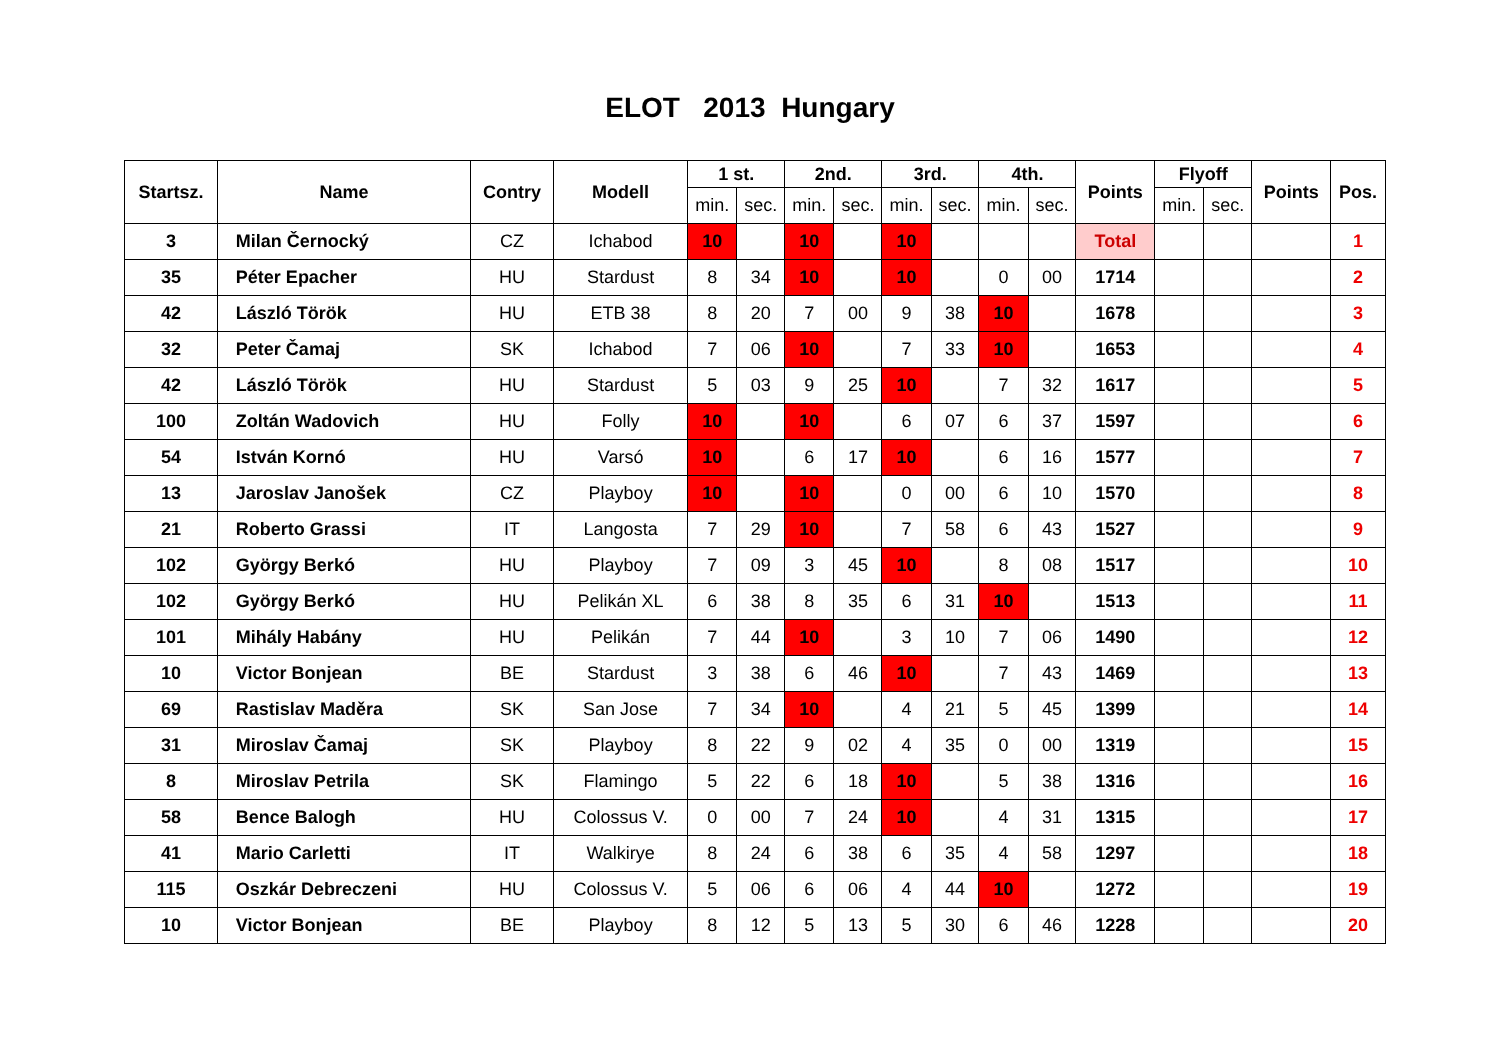ELOT 2013 Hungary
| Startsz. | Name | Contry | Modell | 1 st. | | 2nd. | | 3rd. | | 4th. | | Points | Flyoff | | Points | Pos. |
| --- | --- | --- | --- | --- | --- | --- | --- | --- | --- | --- | --- | --- | --- | --- | --- | --- |
| | | | | min. | sec. | min. | sec. | min. | sec. | min. | sec. | | min. | sec. | | |
| 3 | Milan Černocký | CZ | Ichabod | 10 | | 10 | | 10 | | | | Total | | | | 1 |
| 35 | Péter Epacher | HU | Stardust | 8 | 34 | 10 | | 10 | | 0 | 00 | 1714 | | | | 2 |
| 42 | László Török | HU | ETB 38 | 8 | 20 | 7 | 00 | 9 | 38 | 10 | | 1678 | | | | 3 |
| 32 | Peter Čamaj | SK | Ichabod | 7 | 06 | 10 | | 7 | 33 | 10 | | 1653 | | | | 4 |
| 42 | László Török | HU | Stardust | 5 | 03 | 9 | 25 | 10 | | 7 | 32 | 1617 | | | | 5 |
| 100 | Zoltán Wadovich | HU | Folly | 10 | | 10 | | 6 | 07 | 6 | 37 | 1597 | | | | 6 |
| 54 | István Kornó | HU | Varsó | 10 | | 6 | 17 | 10 | | 6 | 16 | 1577 | | | | 7 |
| 13 | Jaroslav Janošek | CZ | Playboy | 10 | | 10 | | 0 | 00 | 6 | 10 | 1570 | | | | 8 |
| 21 | Roberto Grassi | IT | Langosta | 7 | 29 | 10 | | 7 | 58 | 6 | 43 | 1527 | | | | 9 |
| 102 | György Berkó | HU | Playboy | 7 | 09 | 3 | 45 | 10 | | 8 | 08 | 1517 | | | | 10 |
| 102 | György Berkó | HU | Pelikán XL | 6 | 38 | 8 | 35 | 6 | 31 | 10 | | 1513 | | | | 11 |
| 101 | Mihály Habány | HU | Pelikán | 7 | 44 | 10 | | 3 | 10 | 7 | 06 | 1490 | | | | 12 |
| 10 | Victor Bonjean | BE | Stardust | 3 | 38 | 6 | 46 | 10 | | 7 | 43 | 1469 | | | | 13 |
| 69 | Rastislav Maděra | SK | San Jose | 7 | 34 | 10 | | 4 | 21 | 5 | 45 | 1399 | | | | 14 |
| 31 | Miroslav Čamaj | SK | Playboy | 8 | 22 | 9 | 02 | 4 | 35 | 0 | 00 | 1319 | | | | 15 |
| 8 | Miroslav Petrila | SK | Flamingo | 5 | 22 | 6 | 18 | 10 | | 5 | 38 | 1316 | | | | 16 |
| 58 | Bence Balogh | HU | Colossus V. | 0 | 00 | 7 | 24 | 10 | | 4 | 31 | 1315 | | | | 17 |
| 41 | Mario Carletti | IT | Walkirye | 8 | 24 | 6 | 38 | 6 | 35 | 4 | 58 | 1297 | | | | 18 |
| 115 | Oszkár Debreczeni | HU | Colossus V. | 5 | 06 | 6 | 06 | 4 | 44 | 10 | | 1272 | | | | 19 |
| 10 | Victor Bonjean | BE | Playboy | 8 | 12 | 5 | 13 | 5 | 30 | 6 | 46 | 1228 | | | | 20 |